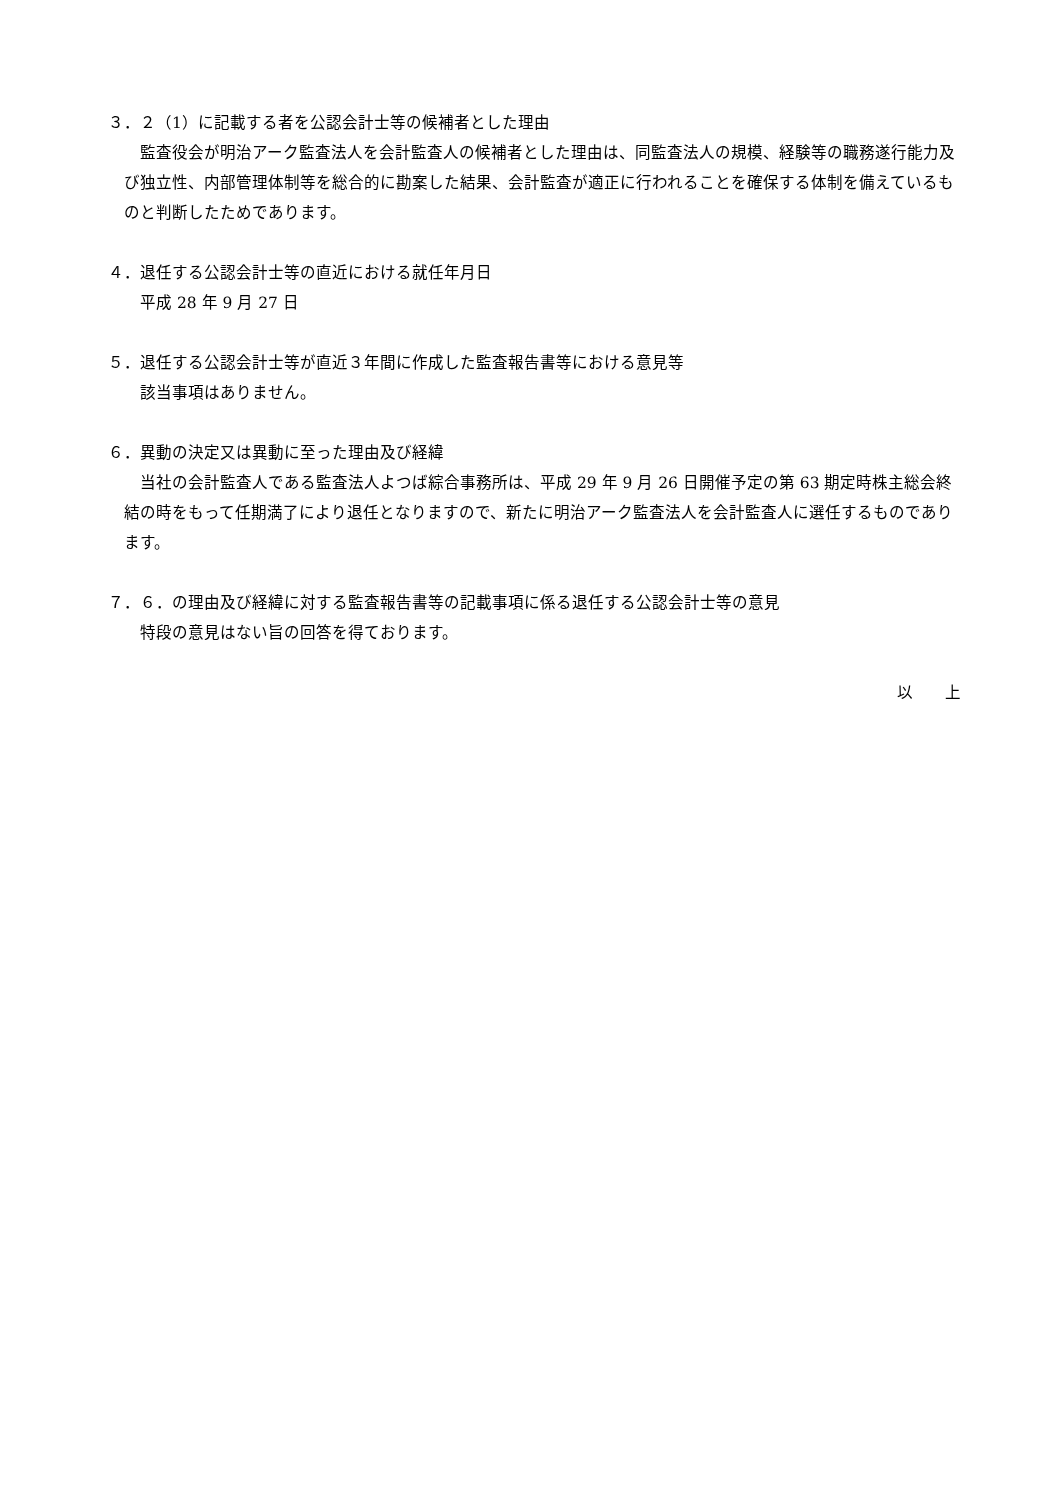３．２（1）に記載する者を公認会計士等の候補者とした理由
監査役会が明治アーク監査法人を会計監査人の候補者とした理由は、同監査法人の規模、経験等の職務遂行能力及び独立性、内部管理体制等を総合的に勘案した結果、会計監査が適正に行われることを確保する体制を備えているものと判断したためであります。
４．退任する公認会計士等の直近における就任年月日
平成 28 年 9 月 27 日
５．退任する公認会計士等が直近３年間に作成した監査報告書等における意見等
該当事項はありません。
６．異動の決定又は異動に至った理由及び経緯
当社の会計監査人である監査法人よつば綜合事務所は、平成 29 年 9 月 26 日開催予定の第 63 期定時株主総会終結の時をもって任期満了により退任となりますので、新たに明治アーク監査法人を会計監査人に選任するものであります。
７．６．の理由及び経緯に対する監査報告書等の記載事項に係る退任する公認会計士等の意見
特段の意見はない旨の回答を得ております。
以　　上